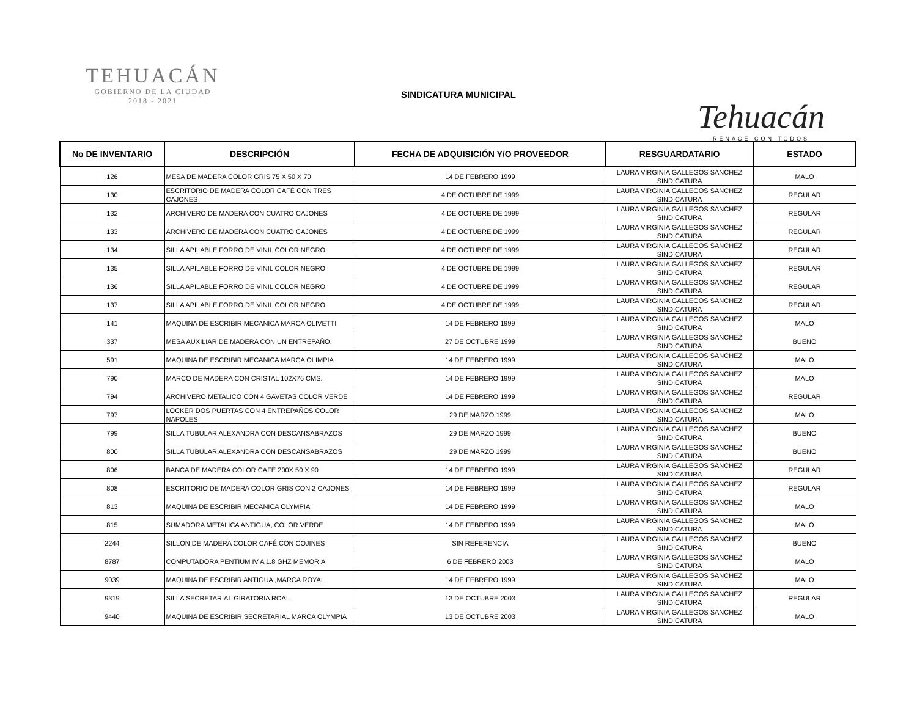TEHUACÁN
GOBIERNO DE LA CIUDAD
2018 - 2021
SINDICATURA MUNICIPAL
Tehuacán
RENACE CON TODOS
| No DE INVENTARIO | DESCRIPCIÓN | FECHA DE ADQUISICIÓN Y/O PROVEEDOR | RESGUARDATARIO | ESTADO |
| --- | --- | --- | --- | --- |
| 126 | MESA DE MADERA COLOR GRIS 75 X 50 X 70 | 14 DE FEBRERO 1999 | LAURA VIRGINIA GALLEGOS SANCHEZ SINDICATURA | MALO |
| 130 | ESCRITORIO DE MADERA COLOR CAFÉ CON TRES CAJONES | 4 DE OCTUBRE DE 1999 | LAURA VIRGINIA GALLEGOS SANCHEZ SINDICATURA | REGULAR |
| 132 | ARCHIVERO DE MADERA CON CUATRO CAJONES | 4 DE OCTUBRE DE 1999 | LAURA VIRGINIA GALLEGOS SANCHEZ SINDICATURA | REGULAR |
| 133 | ARCHIVERO DE MADERA CON CUATRO CAJONES | 4 DE OCTUBRE DE 1999 | LAURA VIRGINIA GALLEGOS SANCHEZ SINDICATURA | REGULAR |
| 134 | SILLA APILABLE FORRO DE VINIL COLOR NEGRO | 4 DE OCTUBRE DE 1999 | LAURA VIRGINIA GALLEGOS SANCHEZ SINDICATURA | REGULAR |
| 135 | SILLA APILABLE FORRO DE VINIL COLOR NEGRO | 4 DE OCTUBRE DE 1999 | LAURA VIRGINIA GALLEGOS SANCHEZ SINDICATURA | REGULAR |
| 136 | SILLA APILABLE FORRO DE VINIL COLOR NEGRO | 4 DE OCTUBRE DE 1999 | LAURA VIRGINIA GALLEGOS SANCHEZ SINDICATURA | REGULAR |
| 137 | SILLA APILABLE FORRO DE VINIL COLOR NEGRO | 4 DE OCTUBRE DE 1999 | LAURA VIRGINIA GALLEGOS SANCHEZ SINDICATURA | REGULAR |
| 141 | MAQUINA DE ESCRIBIR MECANICA MARCA OLIVETTI | 14 DE FEBRERO 1999 | LAURA VIRGINIA GALLEGOS SANCHEZ SINDICATURA | MALO |
| 337 | MESA AUXILIAR DE MADERA CON UN ENTREPAÑO. | 27 DE OCTUBRE 1999 | LAURA VIRGINIA GALLEGOS SANCHEZ SINDICATURA | BUENO |
| 591 | MAQUINA DE ESCRIBIR MECANICA MARCA OLIMPIA | 14 DE FEBRERO 1999 | LAURA VIRGINIA GALLEGOS SANCHEZ SINDICATURA | MALO |
| 790 | MARCO DE MADERA CON CRISTAL 102X76 CMS. | 14 DE FEBRERO 1999 | LAURA VIRGINIA GALLEGOS SANCHEZ SINDICATURA | MALO |
| 794 | ARCHIVERO METALICO CON 4 GAVETAS COLOR VERDE | 14 DE FEBRERO 1999 | LAURA VIRGINIA GALLEGOS SANCHEZ SINDICATURA | REGULAR |
| 797 | LOCKER DOS PUERTAS CON 4 ENTREPAÑOS COLOR NAPOLES | 29 DE MARZO 1999 | LAURA VIRGINIA GALLEGOS SANCHEZ SINDICATURA | MALO |
| 799 | SILLA TUBULAR ALEXANDRA CON DESCANSABRAZOS | 29 DE MARZO 1999 | LAURA VIRGINIA GALLEGOS SANCHEZ SINDICATURA | BUENO |
| 800 | SILLA TUBULAR ALEXANDRA CON DESCANSABRAZOS | 29 DE MARZO 1999 | LAURA VIRGINIA GALLEGOS SANCHEZ SINDICATURA | BUENO |
| 806 | BANCA DE MADERA COLOR CAFÉ 200X 50 X 90 | 14 DE FEBRERO 1999 | LAURA VIRGINIA GALLEGOS SANCHEZ SINDICATURA | REGULAR |
| 808 | ESCRITORIO DE MADERA COLOR GRIS CON 2 CAJONES | 14 DE FEBRERO 1999 | LAURA VIRGINIA GALLEGOS SANCHEZ SINDICATURA | REGULAR |
| 813 | MAQUINA DE ESCRIBIR MECANICA OLYMPIA | 14 DE FEBRERO 1999 | LAURA VIRGINIA GALLEGOS SANCHEZ SINDICATURA | MALO |
| 815 | SUMADORA METALICA ANTIGUA, COLOR VERDE | 14 DE FEBRERO 1999 | LAURA VIRGINIA GALLEGOS SANCHEZ SINDICATURA | MALO |
| 2244 | SILLON DE MADERA COLOR CAFÉ CON COJINES | SIN REFERENCIA | LAURA VIRGINIA GALLEGOS SANCHEZ SINDICATURA | BUENO |
| 8787 | COMPUTADORA PENTIUM IV A 1.8 GHZ MEMORIA | 6 DE FEBRERO 2003 | LAURA VIRGINIA GALLEGOS SANCHEZ SINDICATURA | MALO |
| 9039 | MAQUINA DE ESCRIBIR ANTIGUA ,MARCA ROYAL | 14 DE FEBRERO 1999 | LAURA VIRGINIA GALLEGOS SANCHEZ SINDICATURA | MALO |
| 9319 | SILLA SECRETARIAL GIRATORIA ROAL | 13 DE OCTUBRE 2003 | LAURA VIRGINIA GALLEGOS SANCHEZ SINDICATURA | REGULAR |
| 9440 | MAQUINA DE ESCRIBIR SECRETARIAL MARCA OLYMPIA | 13 DE OCTUBRE 2003 | LAURA VIRGINIA GALLEGOS SANCHEZ SINDICATURA | MALO |